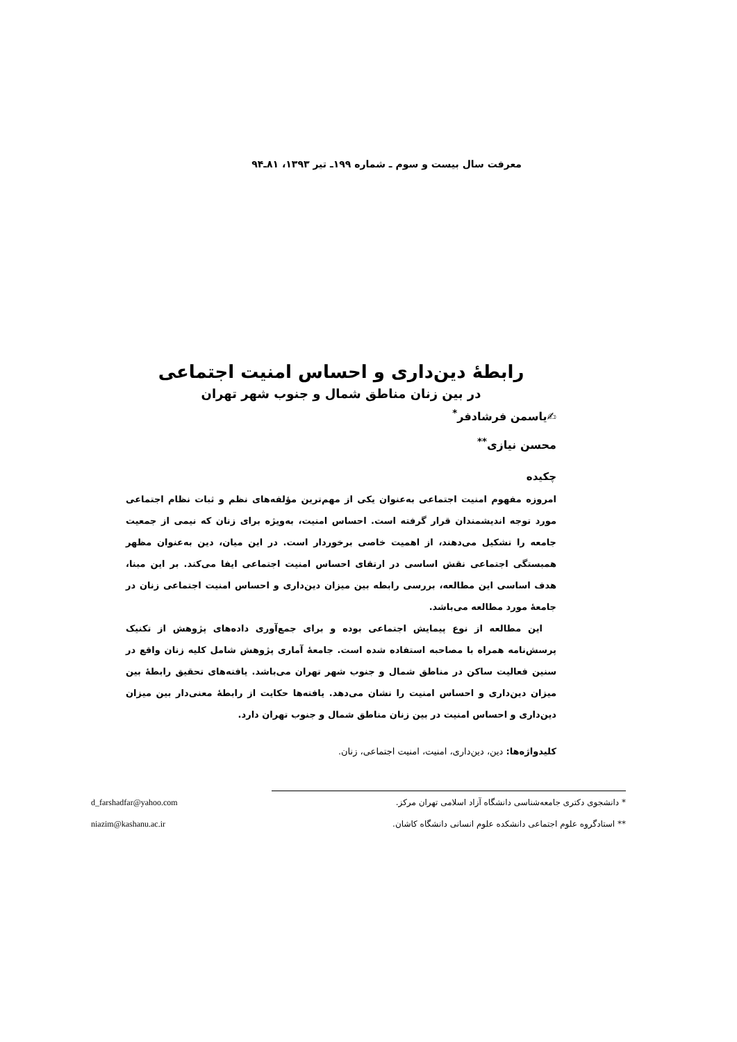معرفت سال بیست و سوم ـ شماره ۱۹۹ـ تیر ۱۳۹۳، ۸۱ـ۹۴
رابطهٔ دین‌داری و احساس امنیت اجتماعی
در بین زنان مناطق شمال و جنوب شهر تهران
✍یاسمن فرشادفر<sup>*</sup>
محسن نیازی<sup>**</sup>
چکیده
امروزه مفهوم امنیت اجتماعی به‌عنوان یکی از مهم‌ترین مؤلفه‌های نظم و ثبات نظام اجتماعی مورد توجه اندیشمندان قرار گرفته است. احساس امنیت، به‌ویژه برای زنان که نیمی از جمعیت جامعه را تشکیل می‌دهند، از اهمیت خاصی برخوردار است. در این میان، دین به‌عنوان مظهر همبستگی اجتماعی نقش اساسی در ارتقای احساس امنیت اجتماعی ایفا می‌کند. بر این مبنا، هدف اساسی این مطالعه، بررسی رابطه بین میزان دین‌داری و احساس امنیت اجتماعی زنان در جامعهٔ مورد مطالعه می‌باشد.
این مطالعه از نوع پیمایش اجتماعی بوده و برای جمع‌آوری داده‌های پژوهش از تکنیک پرسش‌نامه همراه با مصاحبه استفاده شده است. جامعهٔ آماری پژوهش شامل کلیه زنان واقع در سنین فعالیت ساکن در مناطق شمال و جنوب شهر تهران می‌باشد. یافته‌های تحقیق رابطهٔ بین میزان دین‌داری و احساس امنیت را نشان می‌دهد. یافته‌ها حکایت از رابطهٔ معنی‌دار بین میزان دین‌داری و احساس امنیت در بین زنان مناطق شمال و جنوب تهران دارد.
کلیدواژه‌ها: دین، دین‌داری، امنیت، امنیت اجتماعی، زنان.
* دانشجوی دکتری جامعه‌شناسی دانشگاه آزاد اسلامی تهران مرکز. d_farshadfar@yahoo.com
** استادگروه علوم اجتماعی دانشکده علوم انسانی دانشگاه کاشان. niazim@kashanu.ac.ir